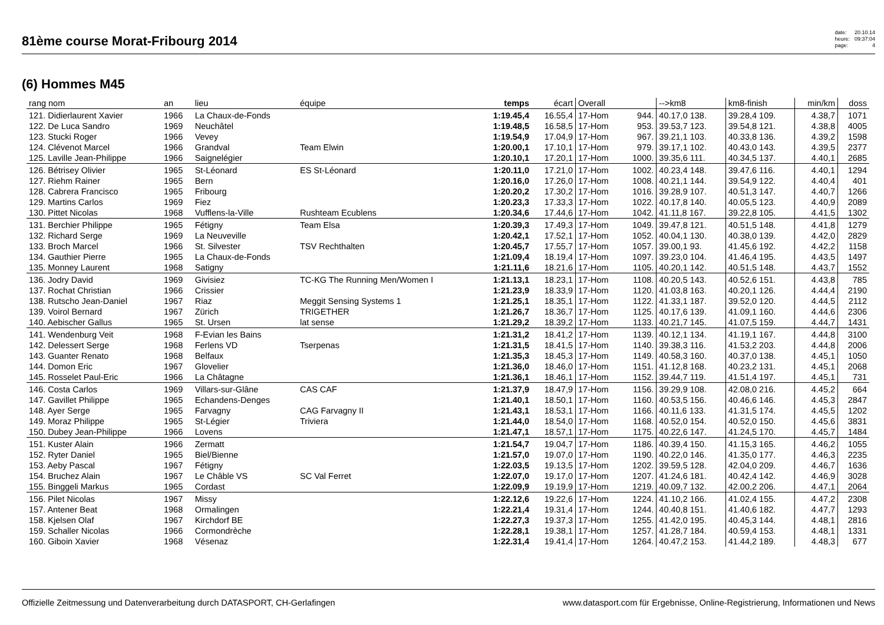81ème course Morat-Fribourg 2014
date: 20.10.14 heure: 09:37:04 page: 4
(6) Hommes M45
| rang nom | an | lieu | équipe | temps | écart | Overall | | -->km8 | km8-finish | min/km | doss |
| --- | --- | --- | --- | --- | --- | --- | --- | --- | --- | --- | --- |
| 121. Didierlaurent Xavier | 1966 | La Chaux-de-Fonds | | 1:19.45,4 | 16.55,4 | 17-Hom | 944. | 40.17,0 138. | 39.28,4 109. | 4.38,7 | 1071 |
| 122. De Luca Sandro | 1969 | Neuchâtel | | 1:19.48,5 | 16.58,5 | 17-Hom | 953. | 39.53,7 123. | 39.54,8 121. | 4.38,8 | 4005 |
| 123. Stucki Roger | 1966 | Vevey | | 1:19.54,9 | 17.04,9 | 17-Hom | 967. | 39.21,1 103. | 40.33,8 136. | 4.39,2 | 1598 |
| 124. Clévenot Marcel | 1966 | Grandval | Team Elwin | 1:20.00,1 | 17.10,1 | 17-Hom | 979. | 39.17,1 102. | 40.43,0 143. | 4.39,5 | 2377 |
| 125. Laville Jean-Philippe | 1966 | Saignelégier | | 1:20.10,1 | 17.20,1 | 17-Hom | 1000. | 39.35,6 111. | 40.34,5 137. | 4.40,1 | 2685 |
| 126. Bétrisey Olivier | 1965 | St-Léonard | ES St-Léonard | 1:20.11,0 | 17.21,0 | 17-Hom | 1002. | 40.23,4 148. | 39.47,6 116. | 4.40,1 | 1294 |
| 127. Riehm Rainer | 1965 | Bern | | 1:20.16,0 | 17.26,0 | 17-Hom | 1008. | 40.21,1 144. | 39.54,9 122. | 4.40,4 | 401 |
| 128. Cabrera Francisco | 1965 | Fribourg | | 1:20.20,2 | 17.30,2 | 17-Hom | 1016. | 39.28,9 107. | 40.51,3 147. | 4.40,7 | 1266 |
| 129. Martins Carlos | 1969 | Fiez | | 1:20.23,3 | 17.33,3 | 17-Hom | 1022. | 40.17,8 140. | 40.05,5 123. | 4.40,9 | 2089 |
| 130. Pittet Nicolas | 1968 | Vufflens-la-Ville | Rushteam Ecublens | 1:20.34,6 | 17.44,6 | 17-Hom | 1042. | 41.11,8 167. | 39.22,8 105. | 4.41,5 | 1302 |
| 131. Berchier Philippe | 1965 | Fétigny | Team Elsa | 1:20.39,3 | 17.49,3 | 17-Hom | 1049. | 39.47,8 121. | 40.51,5 148. | 4.41,8 | 1279 |
| 132. Richard Serge | 1969 | La Neuveville | | 1:20.42,1 | 17.52,1 | 17-Hom | 1052. | 40.04,1 130. | 40.38,0 139. | 4.42,0 | 2829 |
| 133. Broch Marcel | 1966 | St. Silvester | TSV Rechthalten | 1:20.45,7 | 17.55,7 | 17-Hom | 1057. | 39.00,1 93. | 41.45,6 192. | 4.42,2 | 1158 |
| 134. Gauthier Pierre | 1965 | La Chaux-de-Fonds | | 1:21.09,4 | 18.19,4 | 17-Hom | 1097. | 39.23,0 104. | 41.46,4 195. | 4.43,5 | 1497 |
| 135. Monney Laurent | 1968 | Satigny | | 1:21.11,6 | 18.21,6 | 17-Hom | 1105. | 40.20,1 142. | 40.51,5 148. | 4.43,7 | 1552 |
| 136. Jodry David | 1969 | Givisiez | TC-KG The Running Men/Women I | 1:21.13,1 | 18.23,1 | 17-Hom | 1108. | 40.20,5 143. | 40.52,6 151. | 4.43,8 | 785 |
| 137. Rochat Christian | 1966 | Crissier | | 1:21.23,9 | 18.33,9 | 17-Hom | 1120. | 41.03,8 163. | 40.20,1 126. | 4.44,4 | 2190 |
| 138. Rutscho Jean-Daniel | 1967 | Riaz | Meggit Sensing Systems 1 | 1:21.25,1 | 18.35,1 | 17-Hom | 1122. | 41.33,1 187. | 39.52,0 120. | 4.44,5 | 2112 |
| 139. Voirol Bernard | 1967 | Zürich | TRIGETHER | 1:21.26,7 | 18.36,7 | 17-Hom | 1125. | 40.17,6 139. | 41.09,1 160. | 4.44,6 | 2306 |
| 140. Aebischer Gallus | 1965 | St. Ursen | lat sense | 1:21.29,2 | 18.39,2 | 17-Hom | 1133. | 40.21,7 145. | 41.07,5 159. | 4.44,7 | 1431 |
| 141. Wendenburg Veit | 1968 | F-Evian les Bains | | 1:21.31,2 | 18.41,2 | 17-Hom | 1139. | 40.12,1 134. | 41.19,1 167. | 4.44,8 | 3100 |
| 142. Delessert Serge | 1968 | Ferlens VD | Tserpenas | 1:21.31,5 | 18.41,5 | 17-Hom | 1140. | 39.38,3 116. | 41.53,2 203. | 4.44,8 | 2006 |
| 143. Guanter Renato | 1968 | Belfaux | | 1:21.35,3 | 18.45,3 | 17-Hom | 1149. | 40.58,3 160. | 40.37,0 138. | 4.45,1 | 1050 |
| 144. Domon Eric | 1967 | Glovelier | | 1:21.36,0 | 18.46,0 | 17-Hom | 1151. | 41.12,8 168. | 40.23,2 131. | 4.45,1 | 2068 |
| 145. Rosselet Paul-Eric | 1966 | La Châtagne | | 1:21.36,1 | 18.46,1 | 17-Hom | 1152. | 39.44,7 119. | 41.51,4 197. | 4.45,1 | 731 |
| 146. Costa Carlos | 1969 | Villars-sur-Glâne | CAS CAF | 1:21.37,9 | 18.47,9 | 17-Hom | 1156. | 39.29,9 108. | 42.08,0 216. | 4.45,2 | 664 |
| 147. Gavillet Philippe | 1965 | Echandens-Denges | | 1:21.40,1 | 18.50,1 | 17-Hom | 1160. | 40.53,5 156. | 40.46,6 146. | 4.45,3 | 2847 |
| 148. Ayer Serge | 1965 | Farvagny | CAG Farvagny II | 1:21.43,1 | 18.53,1 | 17-Hom | 1166. | 40.11,6 133. | 41.31,5 174. | 4.45,5 | 1202 |
| 149. Moraz Philippe | 1965 | St-Légier | Triviera | 1:21.44,0 | 18.54,0 | 17-Hom | 1168. | 40.52,0 154. | 40.52,0 150. | 4.45,6 | 3831 |
| 150. Dubey Jean-Philippe | 1966 | Lovens | | 1:21.47,1 | 18.57,1 | 17-Hom | 1175. | 40.22,6 147. | 41.24,5 170. | 4.45,7 | 1484 |
| 151. Kuster Alain | 1966 | Zermatt | | 1:21.54,7 | 19.04,7 | 17-Hom | 1186. | 40.39,4 150. | 41.15,3 165. | 4.46,2 | 1055 |
| 152. Ryter Daniel | 1965 | Biel/Bienne | | 1:21.57,0 | 19.07,0 | 17-Hom | 1190. | 40.22,0 146. | 41.35,0 177. | 4.46,3 | 2235 |
| 153. Aeby Pascal | 1967 | Fétigny | | 1:22.03,5 | 19.13,5 | 17-Hom | 1202. | 39.59,5 128. | 42.04,0 209. | 4.46,7 | 1636 |
| 154. Bruchez Alain | 1967 | Le Châble VS | SC Val Ferret | 1:22.07,0 | 19.17,0 | 17-Hom | 1207. | 41.24,6 181. | 40.42,4 142. | 4.46,9 | 3028 |
| 155. Binggeli Markus | 1965 | Cordast | | 1:22.09,9 | 19.19,9 | 17-Hom | 1219. | 40.09,7 132. | 42.00,2 206. | 4.47,1 | 2064 |
| 156. Pilet Nicolas | 1967 | Missy | | 1:22.12,6 | 19.22,6 | 17-Hom | 1224. | 41.10,2 166. | 41.02,4 155. | 4.47,2 | 2308 |
| 157. Antener Beat | 1968 | Ormalingen | | 1:22.21,4 | 19.31,4 | 17-Hom | 1244. | 40.40,8 151. | 41.40,6 182. | 4.47,7 | 1293 |
| 158. Kjelsen Olaf | 1967 | Kirchdorf BE | | 1:22.27,3 | 19.37,3 | 17-Hom | 1255. | 41.42,0 195. | 40.45,3 144. | 4.48,1 | 2816 |
| 159. Schaller Nicolas | 1966 | Cormondrèche | | 1:22.28,1 | 19.38,1 | 17-Hom | 1257. | 41.28,7 184. | 40.59,4 153. | 4.48,1 | 1331 |
| 160. Giboin Xavier | 1968 | Vésenaz | | 1:22.31,4 | 19.41,4 | 17-Hom | 1264. | 40.47,2 153. | 41.44,2 189. | 4.48,3 | 677 |
Offizielle Zeitmessung und Datenverarbeitung durch DATASPORT, CH-Gerlafingen www.datasport.com für Ergebnisse, Online-Registrierung, Informationen und News